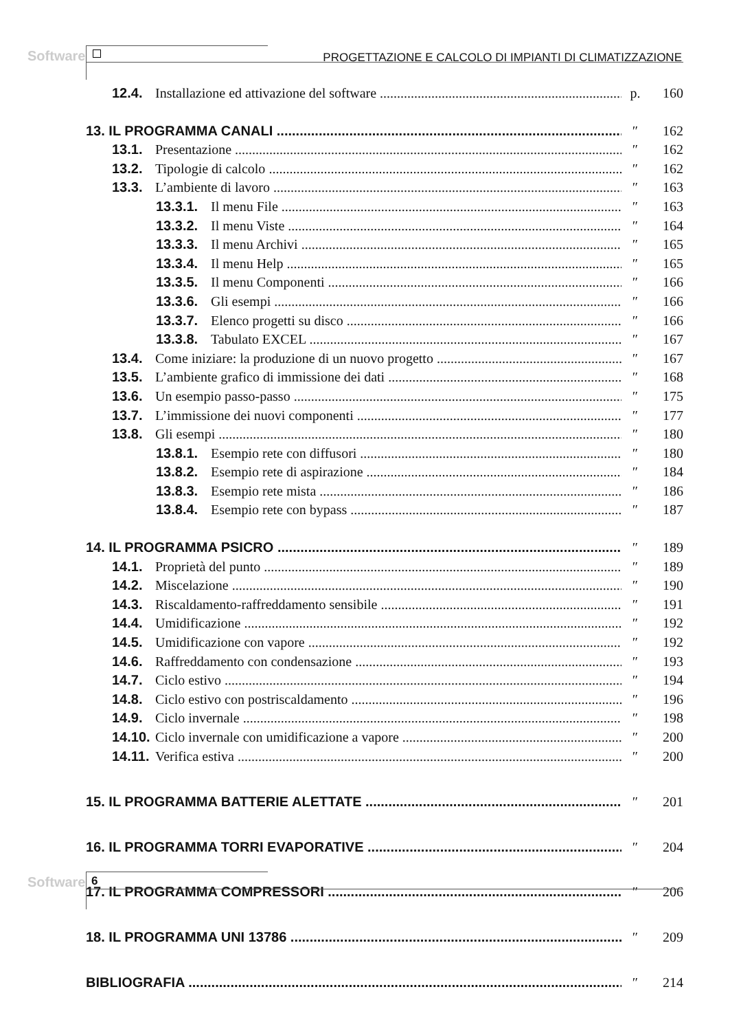Software
PROGETTAZIONE E CALCOLO DI IMPIANTI DI CLIMATIZZAZIONE
12.4. Installazione ed attivazione del software p. 160
13. IL PROGRAMMA CANALI ″ 162
13.1. Presentazione ″ 162
13.2. Tipologie di calcolo ″ 162
13.3. L’ambiente di lavoro ″ 163
13.3.1. Il menu File ″ 163
13.3.2. Il menu Viste ″ 164
13.3.3. Il menu Archivi ″ 165
13.3.4. Il menu Help ″ 165
13.3.5. Il menu Componenti ″ 166
13.3.6. Gli esempi ″ 166
13.3.7. Elenco progetti su disco ″ 166
13.3.8. Tabulato EXCEL ″ 167
13.4. Come iniziare: la produzione di un nuovo progetto ″ 167
13.5. L’ambiente grafico di immissione dei dati ″ 168
13.6. Un esempio passo-passo ″ 175
13.7. L’immissione dei nuovi componenti ″ 177
13.8. Gli esempi ″ 180
13.8.1. Esempio rete con diffusori ″ 180
13.8.2. Esempio rete di aspirazione ″ 184
13.8.3. Esempio rete mista ″ 186
13.8.4. Esempio rete con bypass ″ 187
14. IL PROGRAMMA PSICRO ″ 189
14.1. Proprietà del punto ″ 189
14.2. Miscelazione ″ 190
14.3. Riscaldamento-raffreddamento sensibile ″ 191
14.4. Umidificazione ″ 192
14.5. Umidificazione con vapore ″ 192
14.6. Raffreddamento con condensazione ″ 193
14.7. Ciclo estivo ″ 194
14.8. Ciclo estivo con postriscaldamento ″ 196
14.9. Ciclo invernale ″ 198
14.10. Ciclo invernale con umidificazione a vapore ″ 200
14.11. Verifica estiva ″ 200
15. IL PROGRAMMA BATTERIE ALETTATE ″ 201
16. IL PROGRAMMA TORRI EVAPORATIVE ″ 204
17. IL PROGRAMMA COMPRESSORI ″ 206
18. IL PROGRAMMA UNI 13786 ″ 209
BIBLIOGRAFIA ″ 214
Software 6